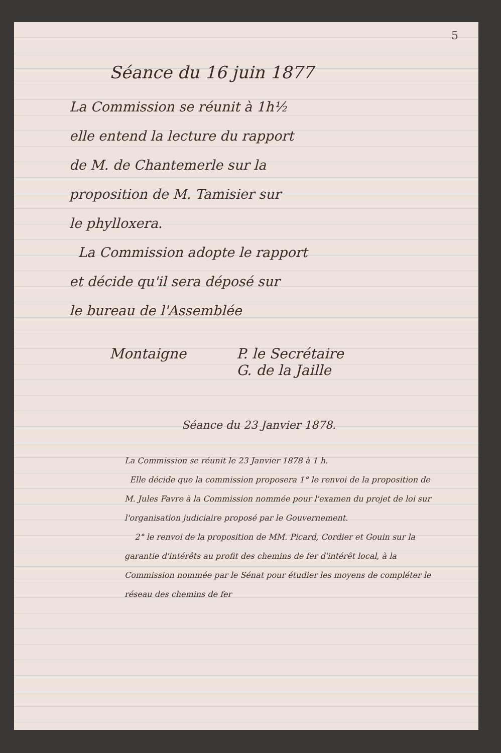5
Séance du 16 juin 1877
La Commission se réunit à 1h½
elle entend la lecture du rapport
de M. de Chantemerle sur la
proposition de M. Tamisier sur
le phylloxera.
La Commission adopte le rapport
et décide qu'il sera déposé sur
le bureau de l'Assemblée
Montaigne P. le Secrétaire
G. de la Jaille
Séance du 23 Janvier 1878.
La Commission se réunit le 23 Janvier 1878 à 1 h.
Elle décide que la commission proposera 1° le renvoi de la proposition de M. Jules Favre à la Commission nommée pour l'examen du projet de loi sur l'organisation judiciaire proposé par le Gouvernement.
2° le renvoi de la proposition de MM. Picard, Cordier et Gouin sur la garantie d'intérêts au profit des chemins de fer d'intérêt local, à la Commission nommée par le Sénat pour étudier les moyens de compléter le réseau des chemins de fer